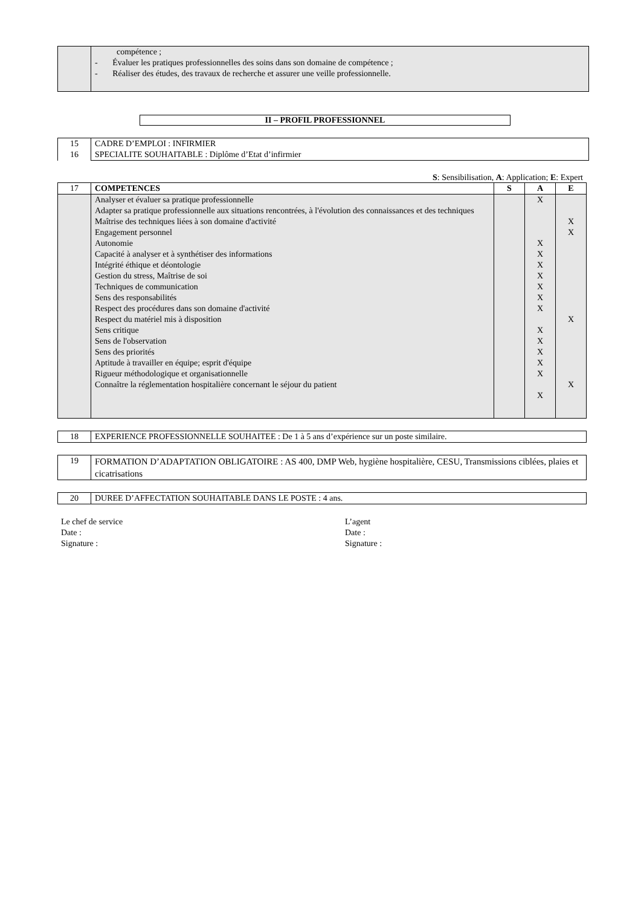| | compétence ; - Évaluer les pratiques professionnelles des soins dans son domaine de compétence ; - Réaliser des études, des travaux de recherche et assurer une veille professionnelle. |
II – PROFIL PROFESSIONNEL
| 15 16 | CADRE D’EMPLOI : INFIRMIER SPECIALITE SOUHAITABLE : Diplôme d’Etat d’infirmier |
S: Sensibilisation, A: Application; E: Expert
| 17 | COMPETENCES | S | A | E |
| | Analyser et évaluer sa pratique professionnelle Adapter sa pratique professionnelle aux situations rencontrées, à l'évolution des connaissances et des techniques Maîtrise des techniques liées à son domaine d'activité Engagement personnel Autonomie Capacité à analyser et à synthétiser des informations Intégrité éthique et déontologie Gestion du stress, Maîtrise de soi Techniques de communication Sens des responsabilités Respect des procédures dans son domaine d'activité Respect du matériel mis à disposition Sens critique Sens de l'observation Sens des priorités Aptitude à travailler en équipe; esprit d'équipe Rigueur méthodologique et organisationnelle Connaître la réglementation hospitalière concernant le séjour du patient | | X X X X X X X X X X X X X X | X X X X |
| 18 | EXPERIENCE PROFESSIONNELLE SOUHAITEE : De 1 à 5 ans d’expérience sur un poste similaire. |
| 19 | FORMATION D’ADAPTATION OBLIGATOIRE : AS 400, DMP Web, hygiène hospitalière, CESU, Transmissions ciblées, plaies et cicatrisations |
| 20 | DUREE D’AFFECTATION SOUHAITABLE DANS LE POSTE : 4 ans. |
Le chef de service
Date :
Signature :
L’agent
Date :
Signature :